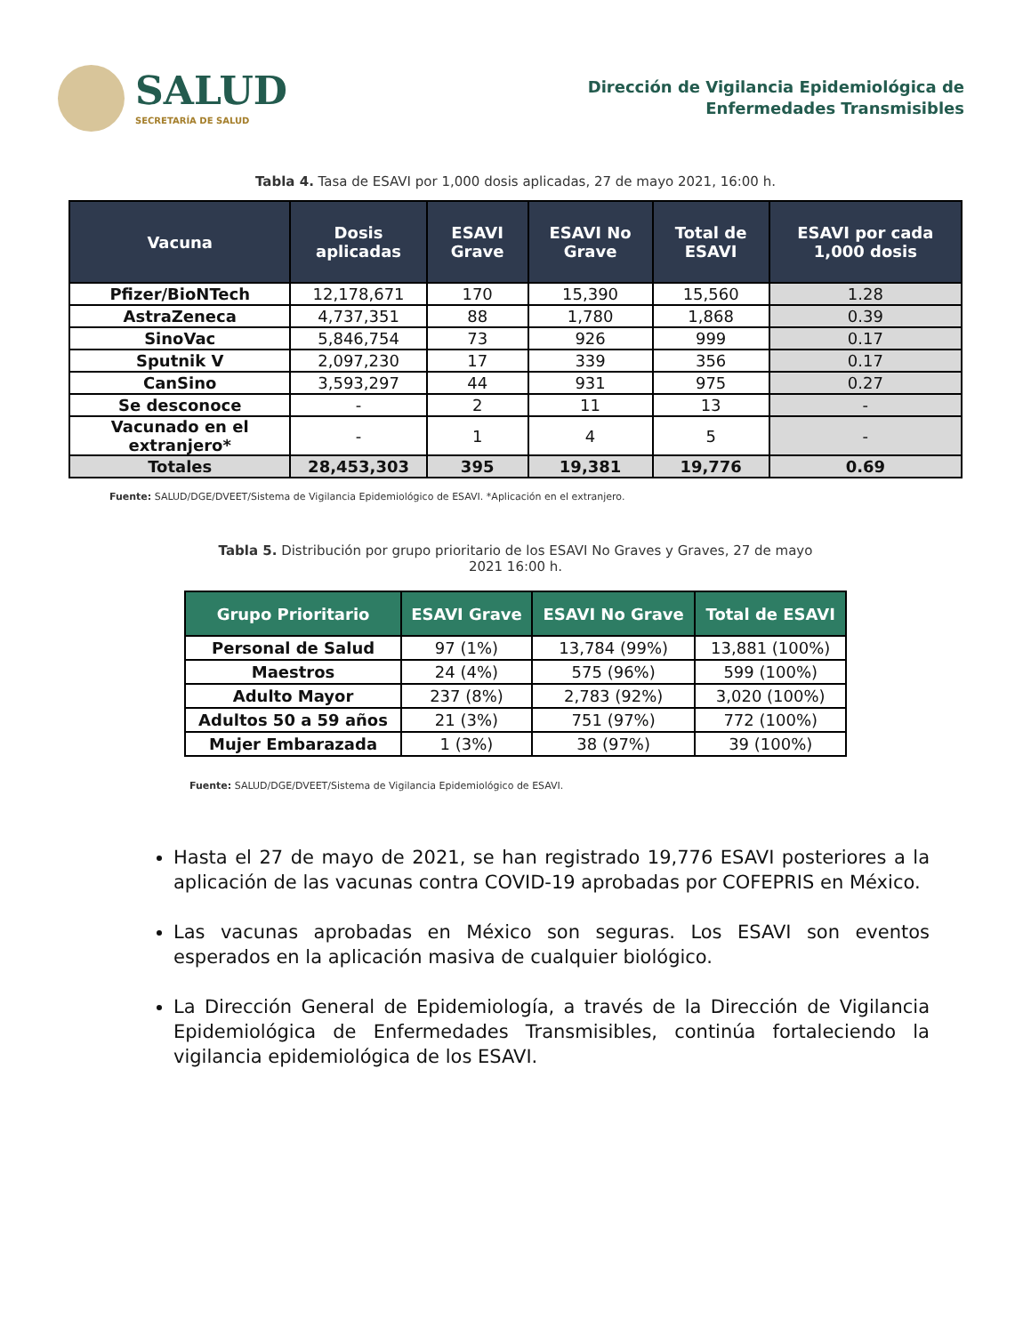SALUD
SECRETARÍA DE SALUD
Dirección de Vigilancia Epidemiológica de
Enfermedades Transmisibles
Tabla 4. Tasa de ESAVI por 1,000 dosis aplicadas, 27 de mayo 2021, 16:00 h.
| Vacuna | Dosis aplicadas | ESAVI Grave | ESAVI No Grave | Total de ESAVI | ESAVI por cada 1,000 dosis |
| --- | --- | --- | --- | --- | --- |
| Pfizer/BioNTech | 12,178,671 | 170 | 15,390 | 15,560 | 1.28 |
| AstraZeneca | 4,737,351 | 88 | 1,780 | 1,868 | 0.39 |
| SinoVac | 5,846,754 | 73 | 926 | 999 | 0.17 |
| Sputnik V | 2,097,230 | 17 | 339 | 356 | 0.17 |
| CanSino | 3,593,297 | 44 | 931 | 975 | 0.27 |
| Se desconoce | - | 2 | 11 | 13 | - |
| Vacunado en el extranjero* | - | 1 | 4 | 5 | - |
| Totales | 28,453,303 | 395 | 19,381 | 19,776 | 0.69 |
Fuente: SALUD/DGE/DVEET/Sistema de Vigilancia Epidemiológico de ESAVI. *Aplicación en el extranjero.
Tabla 5. Distribución por grupo prioritario de los ESAVI No Graves y Graves, 27 de mayo 2021 16:00 h.
| Grupo Prioritario | ESAVI Grave | ESAVI No Grave | Total de ESAVI |
| --- | --- | --- | --- |
| Personal de Salud | 97 (1%) | 13,784 (99%) | 13,881 (100%) |
| Maestros | 24 (4%) | 575 (96%) | 599 (100%) |
| Adulto Mayor | 237 (8%) | 2,783 (92%) | 3,020 (100%) |
| Adultos 50 a 59 años | 21 (3%) | 751 (97%) | 772 (100%) |
| Mujer Embarazada | 1 (3%) | 38 (97%) | 39 (100%) |
Fuente: SALUD/DGE/DVEET/Sistema de Vigilancia Epidemiológico de ESAVI.
Hasta el 27 de mayo de 2021, se han registrado 19,776 ESAVI posteriores a la aplicación de las vacunas contra COVID-19 aprobadas por COFEPRIS en México.
Las vacunas aprobadas en México son seguras. Los ESAVI son eventos esperados en la aplicación masiva de cualquier biológico.
La Dirección General de Epidemiología, a través de la Dirección de Vigilancia Epidemiológica de Enfermedades Transmisibles, continúa fortaleciendo la vigilancia epidemiológica de los ESAVI.